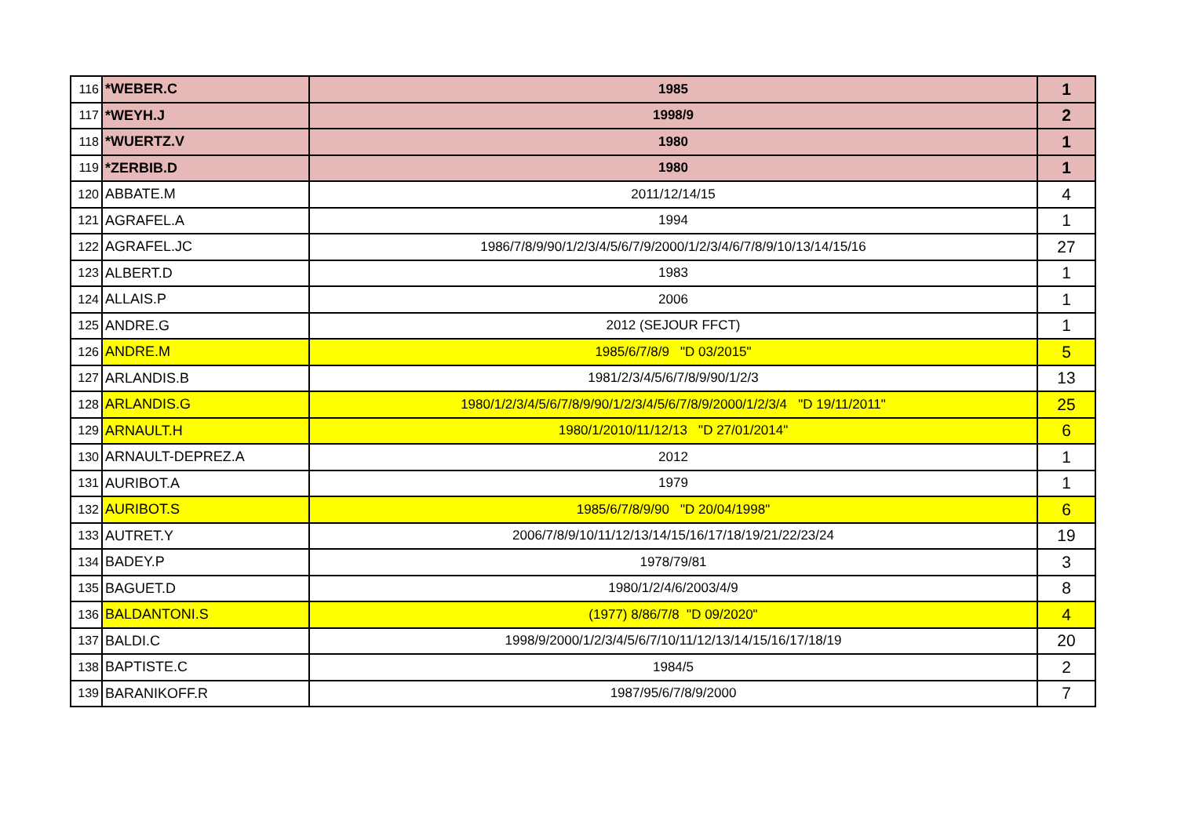| 116 | *WEBER.C | 1985 | 1 |
| 117 | *WEYH.J | 1998/9 | 2 |
| 118 | *WUERTZ.V | 1980 | 1 |
| 119 | *ZERBIB.D | 1980 | 1 |
| 120 | ABBATE.M | 2011/12/14/15 | 4 |
| 121 | AGRAFEL.A | 1994 | 1 |
| 122 | AGRAFEL.JC | 1986/7/8/9/90/1/2/3/4/5/6/7/9/2000/1/2/3/4/6/7/8/9/10/13/14/15/16 | 27 |
| 123 | ALBERT.D | 1983 | 1 |
| 124 | ALLAIS.P | 2006 | 1 |
| 125 | ANDRE.G | 2012 (SEJOUR FFCT) | 1 |
| 126 | ANDRE.M | 1985/6/7/8/9 "D 03/2015" | 5 |
| 127 | ARLANDIS.B | 1981/2/3/4/5/6/7/8/9/90/1/2/3 | 13 |
| 128 | ARLANDIS.G | 1980/1/2/3/4/5/6/7/8/9/90/1/2/3/4/5/6/7/8/9/2000/1/2/3/4 "D 19/11/2011" | 25 |
| 129 | ARNAULT.H | 1980/1/2010/11/12/13 "D 27/01/2014" | 6 |
| 130 | ARNAULT-DEPREZ.A | 2012 | 1 |
| 131 | AURIBOT.A | 1979 | 1 |
| 132 | AURIBOT.S | 1985/6/7/8/9/90 "D 20/04/1998" | 6 |
| 133 | AUTRET.Y | 2006/7/8/9/10/11/12/13/14/15/16/17/18/19/21/22/23/24 | 19 |
| 134 | BADEY.P | 1978/79/81 | 3 |
| 135 | BAGUET.D | 1980/1/2/4/6/2003/4/9 | 8 |
| 136 | BALDANTONI.S | (1977) 8/86/7/8 "D 09/2020" | 4 |
| 137 | BALDI.C | 1998/9/2000/1/2/3/4/5/6/7/10/11/12/13/14/15/16/17/18/19 | 20 |
| 138 | BAPTISTE.C | 1984/5 | 2 |
| 139 | BARANIKOFF.R | 1987/95/6/7/8/9/2000 | 7 |